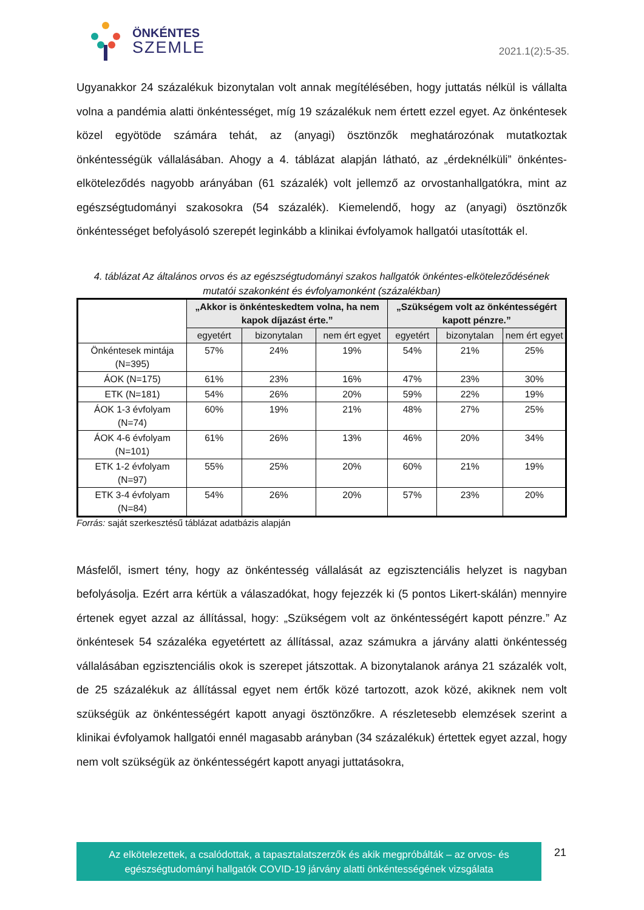ÖNKÉNTES
SZEMLE
2021.1(2):5-35.
Ugyanakkor 24 százalékuk bizonytalan volt annak megítélésében, hogy juttatás nélkül is vállalta volna a pandémia alatti önkéntességet, míg 19 százalékuk nem értett ezzel egyet. Az önkéntesek közel egyötöde számára tehát, az (anyagi) ösztönzők meghatározónak mutatkoztak önkéntességük vállalásában. Ahogy a 4. táblázat alapján látható, az „érdeknélküli” önkéntes-elköteleződés nagyobb arányában (61 százalék) volt jellemző az orvostanhallgatókra, mint az egészségtudományi szakosokra (54 százalék). Kiemelendő, hogy az (anyagi) ösztönzők önkéntességet befolyásoló szerepét leginkább a klinikai évfolyamok hallgatói utasították el.
4. táblázat Az általános orvos és az egészségtudományi szakos hallgatók önkéntes-elköteleződésének mutatói szakonként és évfolyamonként (százalékban)
| | „Akkor is önkénteskedtem volna, ha nem kapok díjazást érte.” | | | „Szükségem volt az önkéntességért kapott pénzre.” | | |
| --- | --- | --- | --- | --- | --- | --- |
| | egyetért | bizonytalan | nem ért egyet | egyetért | bizonytalan | nem ért egyet |
| Önkéntesek mintája (N=395) | 57% | 24% | 19% | 54% | 21% | 25% |
| ÁOK (N=175) | 61% | 23% | 16% | 47% | 23% | 30% |
| ETK (N=181) | 54% | 26% | 20% | 59% | 22% | 19% |
| ÁOK 1-3 évfolyam (N=74) | 60% | 19% | 21% | 48% | 27% | 25% |
| ÁOK 4-6 évfolyam (N=101) | 61% | 26% | 13% | 46% | 20% | 34% |
| ETK 1-2 évfolyam (N=97) | 55% | 25% | 20% | 60% | 21% | 19% |
| ETK 3-4 évfolyam (N=84) | 54% | 26% | 20% | 57% | 23% | 20% |
Forrás: saját szerkesztésű táblázat adatbázis alapján
Másfelől, ismert tény, hogy az önkéntesség vállalását az egzisztenciális helyzet is nagyban befolyásolja. Ezért arra kértük a válaszadókat, hogy fejezzék ki (5 pontos Likert-skálán) mennyire értenek egyet azzal az állítással, hogy: „Szükségem volt az önkéntességért kapott pénzre.” Az önkéntesek 54 százaléka egyetértett az állítással, azaz számukra a járvány alatti önkéntesség vállalásában egzisztenciális okok is szerepet játszottak. A bizonytalanok aránya 21 százalék volt, de 25 százalékuk az állítással egyet nem értők közé tartozott, azok közé, akiknek nem volt szükségük az önkéntességért kapott anyagi ösztönzőkre. A részletesebb elemzések szerint a klinikai évfolyamok hallgatói ennél magasabb arányban (34 százalékuk) értettek egyet azzal, hogy nem volt szükségük az önkéntességért kapott anyagi juttatásokra,
Az elkötelezettek, a csalódottak, a tapasztalatszerzők és akik megpróbálták – az orvos- és
egészségtudományi hallgatók COVID-19 járvány alatti önkéntességének vizsgálata
21